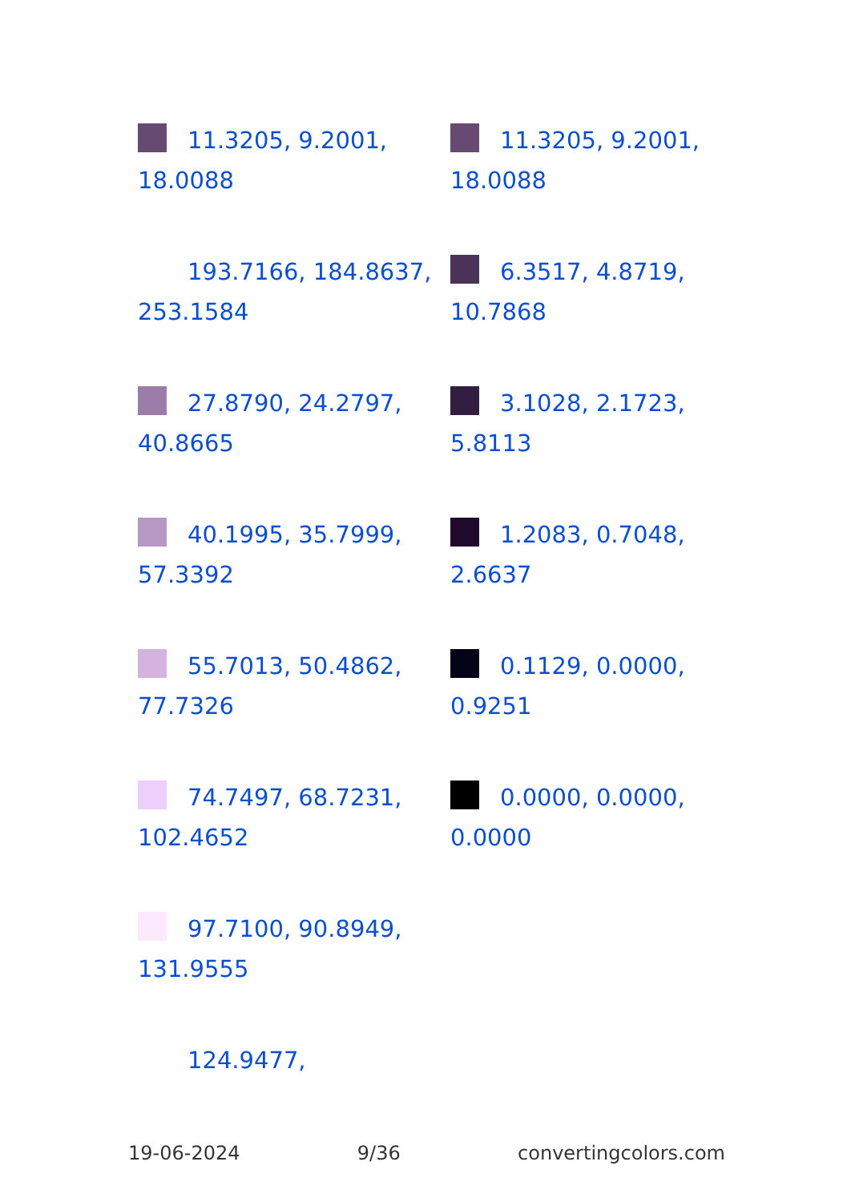11.3205, 9.2001, 18.0088
11.3205, 9.2001, 18.0088
193.7166, 184.8637, 253.1584
6.3517, 4.8719, 10.7868
27.8790, 24.2797, 40.8665
3.1028, 2.1723, 5.8113
40.1995, 35.7999, 57.3392
1.2083, 0.7048, 2.6637
55.7013, 50.4862, 77.7326
0.1129, 0.0000, 0.9251
74.7497, 68.7231, 102.4652
0.0000, 0.0000, 0.0000
97.7100, 90.8949, 131.9555
124.9477,
19-06-2024 9/36 convertingcolors.com